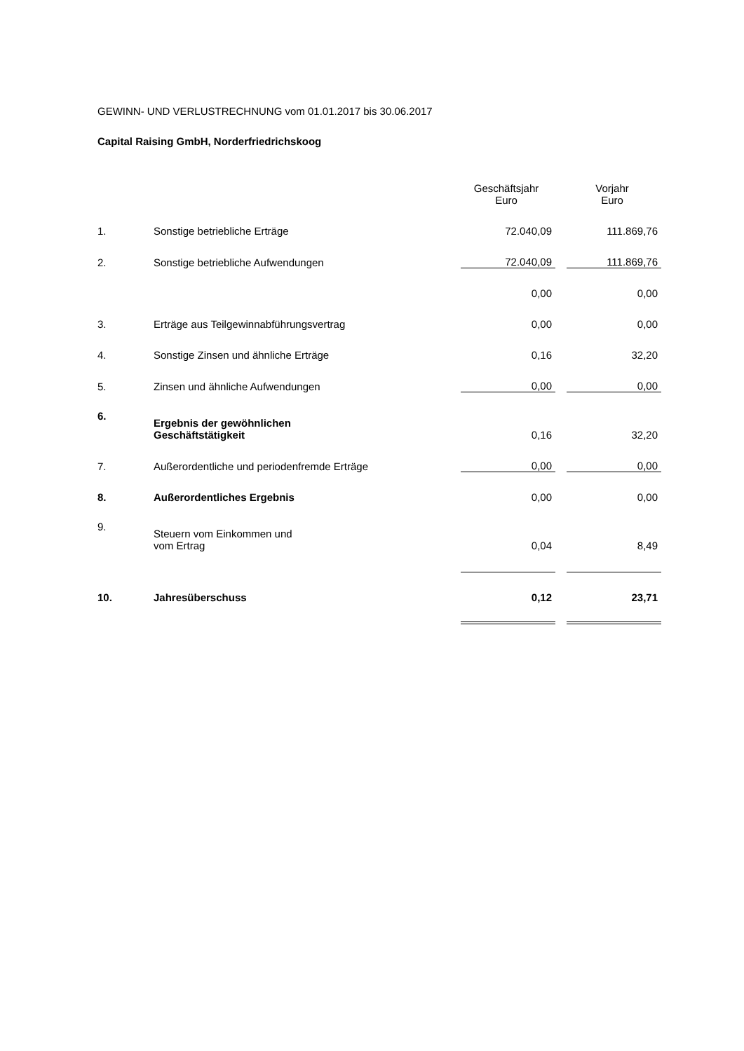GEWINN- UND VERLUSTRECHNUNG vom 01.01.2017 bis 30.06.2017
Capital Raising GmbH, Norderfriedrichskoog
| | | Geschäftsjahr Euro | | Vorjahr Euro |
| --- | --- | --- | --- | --- |
| 1. | Sonstige betriebliche Erträge | 72.040,09 | | 111.869,76 |
| 2. | Sonstige betriebliche Aufwendungen | 72.040,09 | | 111.869,76 |
| | | 0,00 | | 0,00 |
| 3. | Erträge aus Teilgewinnabführungsvertrag | 0,00 | | 0,00 |
| 4. | Sonstige Zinsen und ähnliche Erträge | 0,16 | | 32,20 |
| 5. | Zinsen und ähnliche Aufwendungen | 0,00 | | 0,00 |
| 6. | Ergebnis der gewöhnlichen Geschäftstätigkeit | 0,16 | | 32,20 |
| 7. | Außerordentliche und periodenfremde Erträge | 0,00 | | 0,00 |
| 8. | Außerordentliches Ergebnis | 0,00 | | 0,00 |
| 9. | Steuern vom Einkommen und vom Ertrag | 0,04 | | 8,49 |
| 10. | Jahresüberschuss | 0,12 | | 23,71 |